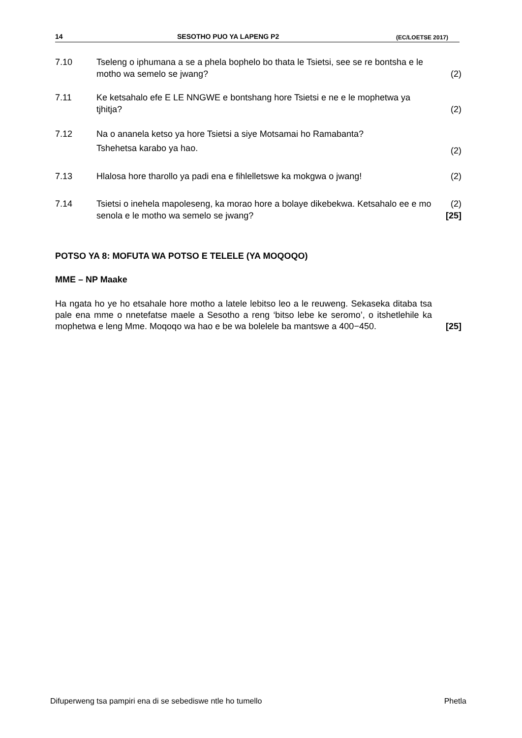14 SESOTHO PUO YA LAPENG P2 (EC/LOETSE 2017)
7.10 Tseleng o iphumana a se a phela bophelo bo thata le Tsietsi, see se re bontsha e le motho wa semelo se jwang?
(2)
7.11 Ke ketsahalo efe E LE NNGWE e bontshang hore Tsietsi e ne e le mophetwa ya tjhitja?
(2)
7.12 Na o ananela ketso ya hore Tsietsi a siye Motsamai ho Ramabanta?
Tshehetsa karabo ya hao.
(2)
7.13 Hlalosa hore tharollo ya padi ena e fihlelletswe ka mokgwa o jwang!
(2)
7.14 Tsietsi o inehela mapoleseng, ka morao hore a bolaye dikebekwa. Ketsahalo ee e mo senola e le motho wa semelo se jwang?
(2)
[25]
POTSO YA 8: MOFUTA WA POTSO E TELELE (YA MOQOQO)
MME – NP Maake
Ha ngata ho ye ho etsahale hore motho a latele lebitso leo a le reuweng. Sekaseka ditaba tsa pale ena mme o nnetefatse maele a Sesotho a reng ‘bitso lebe ke seromo’, o itshetlehile ka mophetwa e leng Mme. Moqoqo wa hao e be wa bolelele ba mantswe a 400−450.
[25]
Difuperweng tsa pampiri ena di se sebediswe ntle ho tumello Phetla